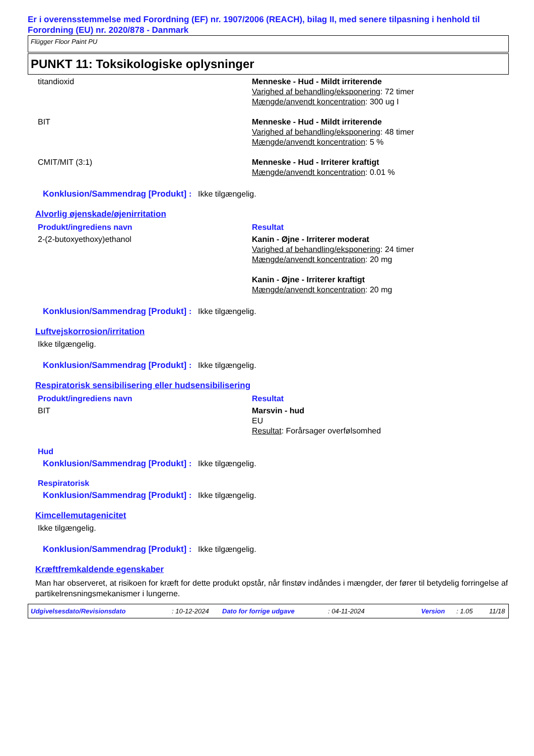Er i overensstemmelse med Forordning (EF) nr. 1907/2006 (REACH), bilag II, med senere tilpasning i henhold til Forordning (EU) nr. 2020/878 - Danmark
Flügger Floor Paint PU
PUNKT 11: Toksikologiske oplysninger
titandioxid Menneske - Hud - Mildt irriterende
Varighed af behandling/eksponering: 72 timer
Mængde/anvendt koncentration: 300 ug I
BIT Menneske - Hud - Mildt irriterende
Varighed af behandling/eksponering: 48 timer
Mængde/anvendt koncentration: 5 %
CMIT/MIT (3:1) Menneske - Hud - Irriterer kraftigt
Mængde/anvendt koncentration: 0.01 %
Konklusion/Sammendrag [Produkt]
: Ikke tilgængelig.
Alvorlig øjenskade/øjenirritation
Produkt/ingrediens navn Resultat
2-(2-butoxyethoxy)ethanol Kanin - Øjne - Irriterer moderat
Varighed af behandling/eksponering: 24 timer
Mængde/anvendt koncentration: 20 mg
Kanin - Øjne - Irriterer kraftigt
Mængde/anvendt koncentration: 20 mg
Konklusion/Sammendrag [Produkt]
: Ikke tilgængelig.
Luftvejskorrosion/irritation
Ikke tilgængelig.
Konklusion/Sammendrag [Produkt]
: Ikke tilgængelig.
Respiratorisk sensibilisering eller hudsensibilisering
Produkt/ingrediens navn Resultat
BIT Marsvin - hud
EU
Resultat: Forårsager overfølsomhed
Hud
Konklusion/Sammendrag [Produkt]
: Ikke tilgængelig.
Respiratorisk
Konklusion/Sammendrag [Produkt]
: Ikke tilgængelig.
Kimcellemutagenicitet
Ikke tilgængelig.
Konklusion/Sammendrag [Produkt]
: Ikke tilgængelig.
Kræftfremkaldende egenskaber
Man har observeret, at risikoen for kræft for dette produkt opstår, når finstøv indåndes i mængder, der fører til betydelig forringelse af partikelrensningsmekanismer i lungerne.
Udgivelsesdato/Revisionsdato: 10-12-2024 Dato for forrige udgave: 04-11-2024 Version: 1.05 11/18